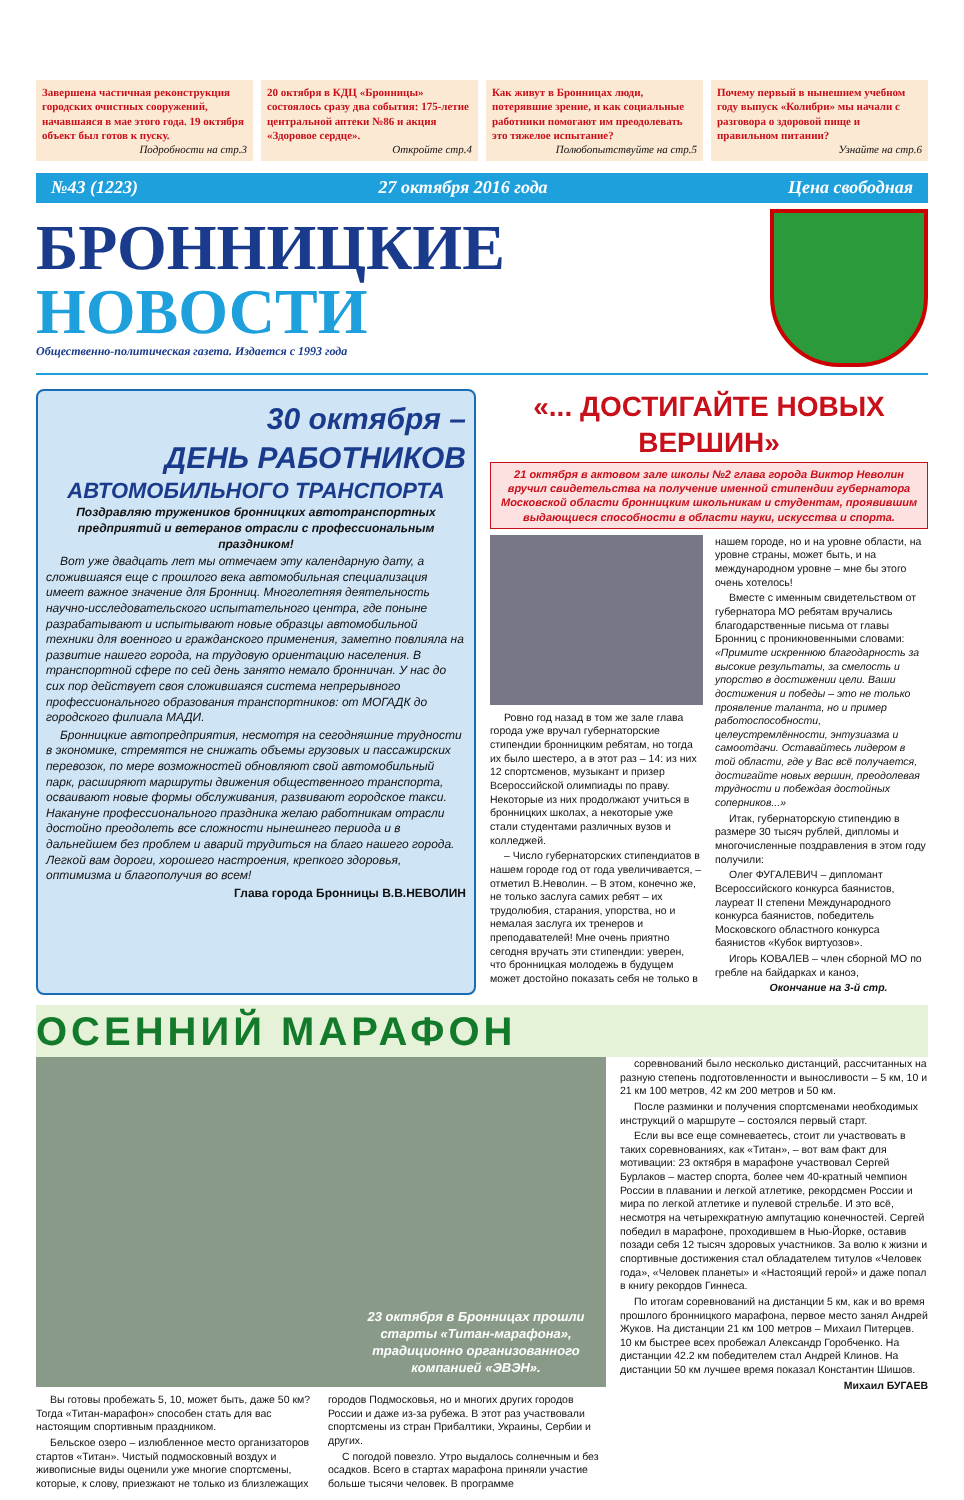Завершена частичная реконструкция городских очистных сооружений, начавшаяся в мае этого года. 19 октября объект был готов к пуску.
Подробности на стр.3
20 октября в КДЦ «Бронницы» состоялось сразу два события: 175-летие центральной аптеки №86 и акция «Здоровое сердце».
Откройте стр.4
Как живут в Бронницах люди, потерявшие зрение, и как социальные работники помогают им преодолевать это тяжелое испытание?
Полюбопытствуйте на стр.5
Почему первый в нынешнем учебном году выпуск «Колибри» мы начали с разговора о здоровой пище и правильном питании?
Узнайте на стр.6
№43 (1223) 27 октября 2016 года Цена свободная
БРОННИЦКИЕ
НОВОСТИ
Общественно-политическая газета. Издается с 1993 года
30 октября –
ДЕНЬ РАБОТНИКОВ
АВТОМОБИЛЬНОГО ТРАНСПОРТА
Поздравляю тружеников бронницких автотранспортных предприятий и ветеранов отрасли с профессиональным праздником!
Вот уже двадцать лет мы отмечаем эту календарную дату, а сложившаяся еще с прошлого века автомобильная специализация имеет важное значение для Бронниц. Многолетняя деятельность научно-исследовательского испытательного центра, где поныне разрабатывают и испытывают новые образцы автомобильной техники для военного и гражданского применения, заметно повлияла на развитие нашего города, на трудовую ориентацию населения. В транспортной сфере по сей день занято немало бронничан. У нас до сих пор действует своя сложившаяся система непрерывного профессионального образования транспортников: от МОГАДК до городского филиала МАДИ.
Бронницкие автопредприятия, несмотря на сегодняшние трудности в экономике, стремятся не снижать объемы грузовых и пассажирских перевозок, по мере возможностей обновляют свой автомобильный парк, расширяют маршруты движения общественного транспорта, осваивают новые формы обслуживания, развивают городское такси. Накануне профессионального праздника желаю работникам отрасли достойно преодолеть все сложности нынешнего периода и в дальнейшем без проблем и аварий трудиться на благо нашего города. Легкой вам дороги, хорошего настроения, крепкого здоровья, оптимизма и благополучия во всем!
Глава города Бронницы В.В.НЕВОЛИН
«... ДОСТИГАЙТЕ НОВЫХ ВЕРШИН»
21 октября в актовом зале школы №2 глава города Виктор Неволин вручил свидетельства на получение именной стипендии губернатора Московской области бронницким школьникам и студентам, проявившим выдающиеся способности в области науки, искусства и спорта.
Ровно год назад в том же зале глава города уже вручал губернаторские стипендии бронницким ребятам, но тогда их было шестеро, а в этот раз – 14: из них 12 спортсменов, музыкант и призер Всероссийской олимпиады по праву. Некоторые из них продолжают учиться в бронницких школах, а некоторые уже стали студентами различных вузов и колледжей.
– Число губернаторских стипендиатов в нашем городе год от года увеличивается, – отметил В.Неволин. – В этом, конечно же, не только заслуга самих ребят – их трудолюбия, старания, упорства, но и немалая заслуга их тренеров и преподавателей! Мне очень приятно сегодня вручать эти стипендии: уверен, что бронницкая молодежь в будущем может достойно показать себя не только в нашем городе, но и на уровне области, на уровне страны, может быть, и на международном уровне – мне бы этого очень хотелось!
Вместе с именным свидетельством от губернатора МО ребятам вручались благодарственные письма от главы Бронниц с проникновенными словами: «Примите искреннюю благодарность за высокие результаты, за смелость и упорство в достижении цели. Ваши достижения и победы – это не только проявление таланта, но и пример работоспособности, целеустремлённости, энтузиазма и самоотдачи. Оставайтесь лидером в той области, где у Вас всё получается, достигайте новых вершин, преодолевая трудности и побеждая достойных соперников...»
Итак, губернаторскую стипендию в размере 30 тысяч рублей, дипломы и многочисленные поздравления в этом году получили:
Олег ФУГАЛЕВИЧ – дипломант Всероссийского конкурса баянистов, лауреат II степени Международного конкурса баянистов, победитель Московского областного конкурса баянистов «Кубок виртуозов».
Игорь КОВАЛЕВ – член сборной МО по гребле на байдарках и каноэ,
Окончание на 3-й стр.
ОСЕННИЙ МАРАФОН
23 октября в Бронницах прошли старты «Титан-марафона», традиционно организованного компанией «ЭВЭН».
Вы готовы пробежать 5, 10, может быть, даже 50 км? Тогда «Титан-марафон» способен стать для вас настоящим спортивным праздником.
Бельское озеро – излюбленное место организаторов стартов «Титан». Чистый подмосковный воздух и живописные виды оценили уже многие спортсмены, которые, к слову, приезжают не только из близлежащих городов Подмосковья, но и многих других городов России и даже из-за рубежа. В этот раз участвовали спортсмены из стран Прибалтики, Украины, Сербии и других.
С погодой повезло. Утро выдалось солнечным и без осадков. Всего в стартах марафона приняли участие больше тысячи человек. В программе
соревнований было несколько дистанций, рассчитанных на разную степень подготовленности и выносливости – 5 км, 10 и 21 км 100 метров, 42 км 200 метров и 50 км.
После разминки и получения спортсменами необходимых инструкций о маршруте – состоялся первый старт.
Если вы все еще сомневаетесь, стоит ли участвовать в таких соревнованиях, как «Титан», – вот вам факт для мотивации: 23 октября в марафоне участвовал Сергей Бурлаков – мастер спорта, более чем 40-кратный чемпион России в плавании и легкой атлетике, рекордсмен России и мира по легкой атлетике и пулевой стрельбе. И это всё, несмотря на четырехкратную ампутацию конечностей. Сергей победил в марафоне, проходившем в Нью-Йорке, оставив позади себя 12 тысяч здоровых участников. За волю к жизни и спортивные достижения стал обладателем титулов «Человек года», «Человек планеты» и «Настоящий герой» и даже попал в книгу рекордов Гиннеса.
По итогам соревнований на дистанции 5 км, как и во время прошлого бронницкого марафона, первое место занял Андрей Жуков. На дистанции 21 км 100 метров – Михаил Питерцев. 10 км быстрее всех пробежал Александр Горобченко. На дистанции 42.2 км победителем стал Андрей Клинов. На дистанции 50 км лучшее время показал Константин Шишов.
Михаил БУГАЕВ